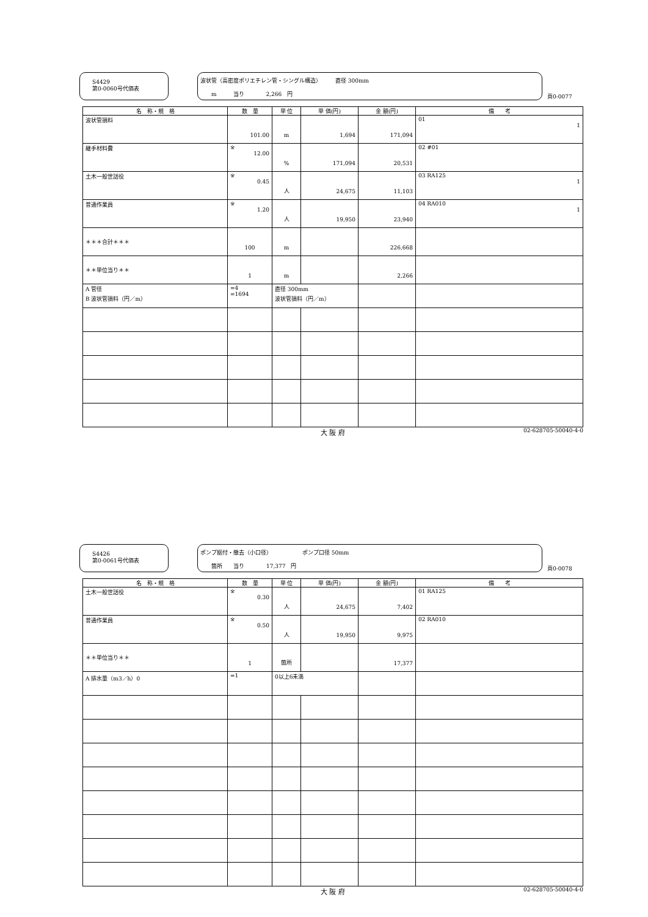S4429
第0-0060号代価表
波状管（高密度ポリエチレン管・シングル構造）　　　直径 300mm
　　m　　　当り　　　　2,266　円
頁0-0077
| 名 称・規 格 | 数 量 | 単 位 | 単 価(円) | 金 額(円) | 備 考 |
| --- | --- | --- | --- | --- | --- |
| 波状管損料 | 101.00 | m | 1,694 | 171,094 | 01 1 |
| 継手材料費 | ※ 12.00 | % | 171,094 | 20,531 | 02 #01 |
| 土木一般世話役 | ※ 0.45 | 人 | 24,675 | 11,103 | 03 RA125 1 |
| 普通作業員 | ※ 1.20 | 人 | 19,950 | 23,940 | 04 RA010 1 |
| ＊＊＊合計＊＊＊ | 100 | m | | 226,668 | |
| ＊＊単位当り＊＊ | 1 | m | | 2,266 | |
| A 管径 B 波状管損料（円／m） | =4 =1694 | 直径 300mm 波状管損料（円／m） | | | |
大 阪 府 02-628705-50040-4-0
S4426
第0-0061号代価表
ポンプ据付・撤去（小口径）　　　　　　ポンプ口径 50mm
　　箇所　　当り　　　　17,377　円
頁0-0078
| 名 称・規 格 | 数 量 | 単 位 | 単 価(円) | 金 額(円) | 備 考 |
| --- | --- | --- | --- | --- | --- |
| 土木一般世話役 | ※ 0.30 | 人 | 24,675 | 7,402 | 01 RA125 |
| 普通作業員 | ※ 0.50 | 人 | 19,950 | 9,975 | 02 RA010 |
| ＊＊単位当り＊＊ | 1 | 箇所 | | 17,377 | |
| A 排水量（m3／h）0 | =1 | 0以上6未満 | | | |
大 阪 府 02-628705-50040-4-0